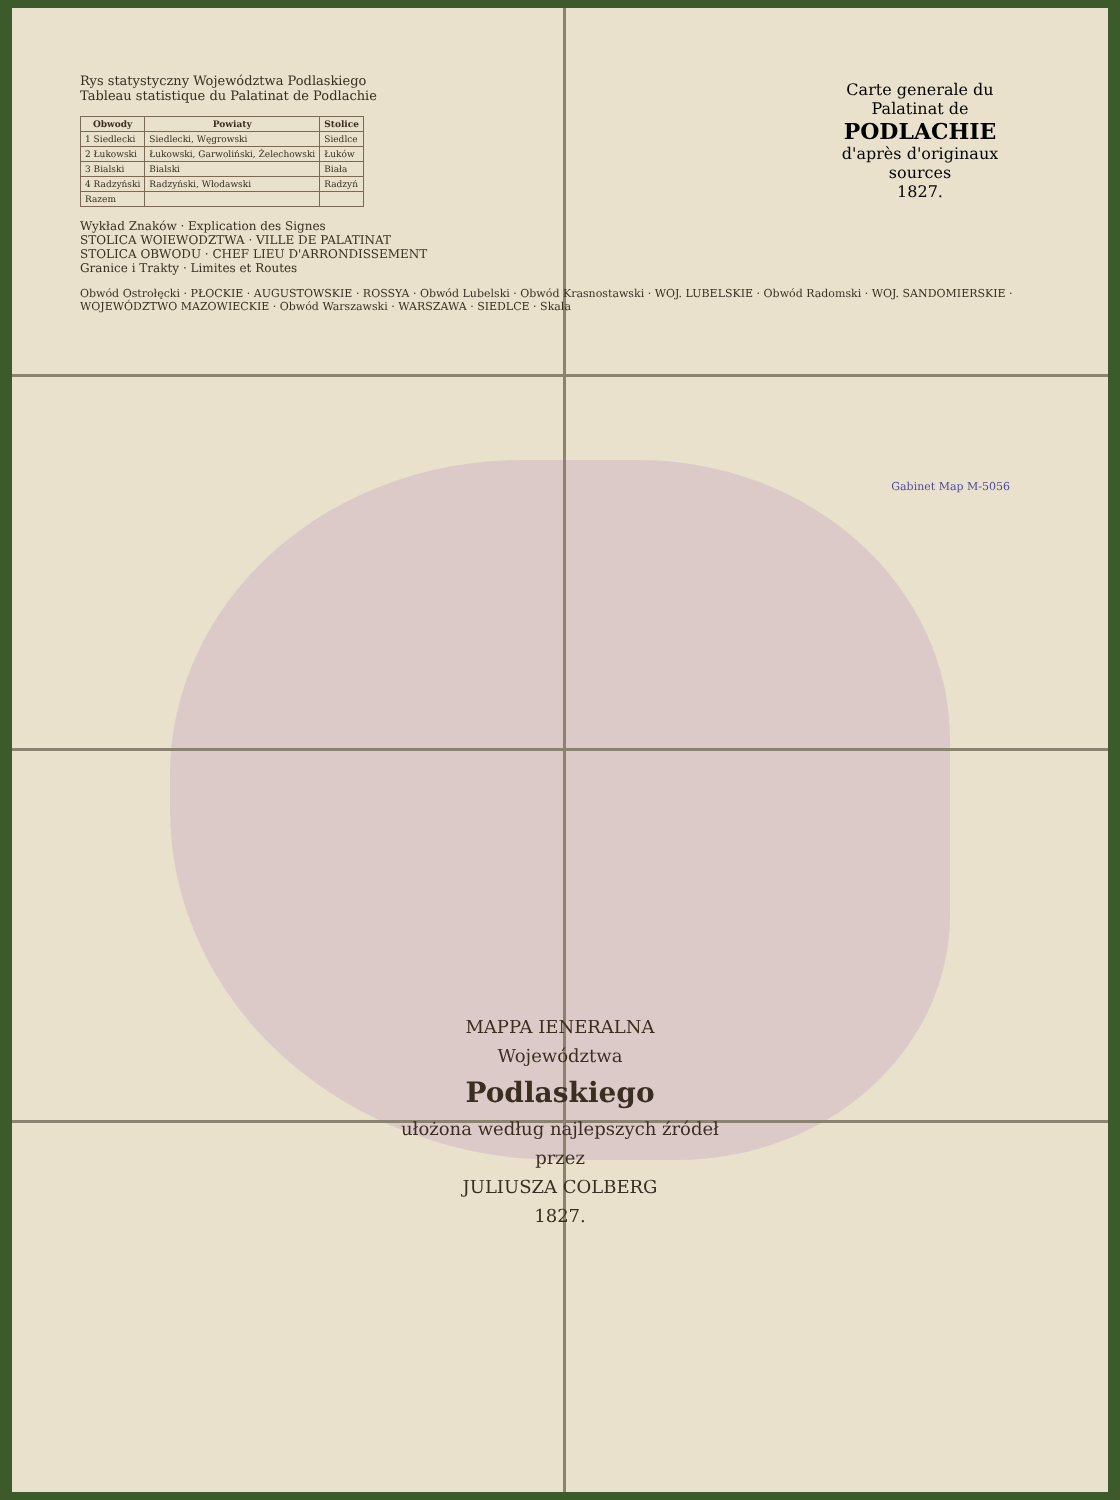Carte generale du Palatinat de
PODLACHIE
d'après d'originaux sources
1827.
Gabinet Map M-5056
Rys statystyczny Województwa Podlaskiego
Tableau statistique du Palatinat de Podlachie
| Obwody | Powiaty | Stolice |
| --- | --- | --- |
| 1 Siedlecki | Siedlecki, Węgrowski | Siedlce |
| 2 Łukowski | Łukowski, Garwoliński, Żelechowski | Łuków |
| 3 Bialski | Bialski | Biała |
| 4 Radzyński | Radzyński, Włodawski | Radzyń |
| Razem | | |
Wykład Znaków · Explication des Signes
STOLICA WOIEWODZTWA · VILLE DE PALATINAT
STOLICA OBWODU · CHEF LIEU D'ARRONDISSEMENT
Granice i Trakty · Limites et Routes
Obwód Ostrołęcki · PŁOCKIE · AUGUSTOWSKIE · ROSSYA · Obwód Lubelski · Obwód Krasnostawski · WOJ. LUBELSKIE · Obwód Radomski · WOJ. SANDOMIERSKIE · WOJEWÓDZTWO MAZOWIECKIE · Obwód Warszawski · WARSZAWA · SIEDLCE · Skala
MAPPA IENERALNA
Województwa
Podlaskiego
ułożona według najlepszych źródeł
przez
JULIUSZA COLBERG
1827.